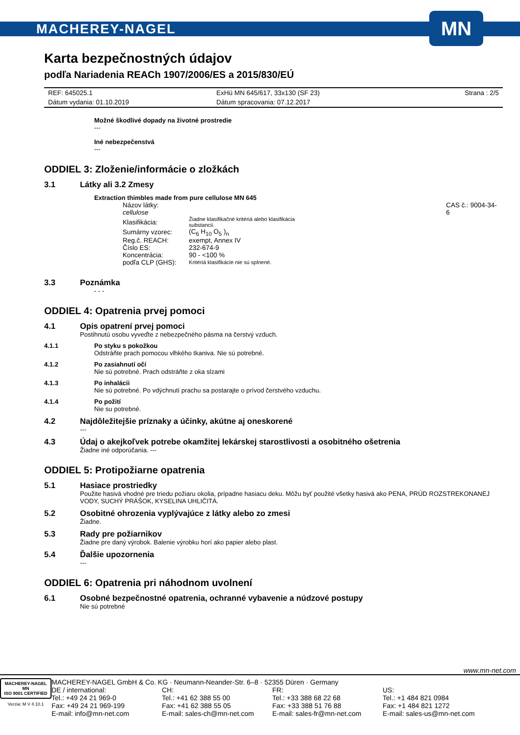MACHEREY-NAGEL
MN
Karta bezpečnostných údajov
podľa Nariadenia REACh 1907/2006/ES a 2015/830/EÚ
| REF: 645025.1 | ExHü MN 645/617, 33x130 (SF 23) | Strana : 2/5 |
| Dátum vydania: 01.10.2019 | Dátum spracovania: 07.12.2017 | |
Možné škodlivé dopady na životné prostredie
---
Iné nebezpečenstvá
---
ODDIEL 3: Zloženie/informácie o zložkách
3.1 Látky ali 3.2 Zmesy
Extraction thimbles made from pure cellulose MN 645
| Názov látky: cellulose | | CAS č.: 9004-34-6 |
| Klasifikácia: | Žiadne klasifikačné kritériá alebo klasifikácia substancií. | |
| Sumárny vzorec: | (C<sub>6</sub> H<sub>10</sub> O<sub>5</sub> )<sub>n</sub> | |
| Reg.č. REACH: | exempt, Annex IV | |
| Číslo ES: | 232-674-9 | |
| Koncentrácia: | 90 - <100 % | |
| podľa CLP (GHS): | Kritériá klasifikácie nie sú splnené. | |
3.3 Poznámka
- - -
ODDIEL 4: Opatrenia prvej pomoci
4.1 Opis opatrení prvej pomoci
Postihnutú osobu vyveďte z nebezpečného pásma na čerstvý vzduch.
4.1.1 Po styku s pokožkou
Odstráňte prach pomocou vlhkého tkaniva. Nie sú potrebné.
4.1.2 Po zasiahnutí očí
Nie sú potrebné. Prach odstráňte z oka slzami
4.1.3 Po inhalácii
Nie sú potrebné. Po vdýchnutí prachu sa postarajte o prívod čerstvého vzduchu.
4.1.4 Po požití
Nie su potrebné.
4.2 Najdôležitejšie príznaky a účinky, akútne aj oneskorené
---
4.3 Údaj o akejkoľvek potrebe okamžitej lekárskej starostlivosti a osobitného ošetrenia
Žiadne iné odporúčania. ---
ODDIEL 5: Protipožiarne opatrenia
5.1 Hasiace prostriedky
Použite hasivá vhodné pre triedu požiaru okolia, prípadne hasiacu deku. Môžu byť použité všetky hasivá ako PENA, PRÚD ROZSTREKONANEJ VODY, SUCHÝ PRÁŠOK, KYSELINA UHLIČITÁ.
5.2 Osobitné ohrozenia vyplývajúce z látky alebo zo zmesi
Žiadne.
5.3 Rady pre požiarnikov
Žiadne pre daný výrobok. Balenie výrobku horí ako papier alebo plast.
5.4 Ďalšie upozornenia
---
ODDIEL 6: Opatrenia pri náhodnom uvolnení
6.1 Osobné bezpečnostné opatrenia, ochranné vybavenie a núdzové postupy
Nie sú potrebné
www.mn-net.com
MACHEREY-NAGEL
MN
ISO 9001 CERTIFIED
Verzia: M V 4.10.1
MACHEREY-NAGEL GmbH & Co. KG · Neumann-Neander-Str. 6–8 · 52355 Düren · Germany
DE / international:
Tel.: +49 24 21 969-0
Fax: +49 24 21 969-199
E-mail: info@mn-net.com
CH:
Tel.: +41 62 388 55 00
Fax: +41 62 388 55 05
E-mail: sales-ch@mn-net.com
FR:
Tel.: +33 388 68 22 68
Fax: +33 388 51 76 88
E-mail: sales-fr@mn-net.com
US:
Tel.: +1 484 821 0984
Fax: +1 484 821 1272
E-mail: sales-us@mn-net.com